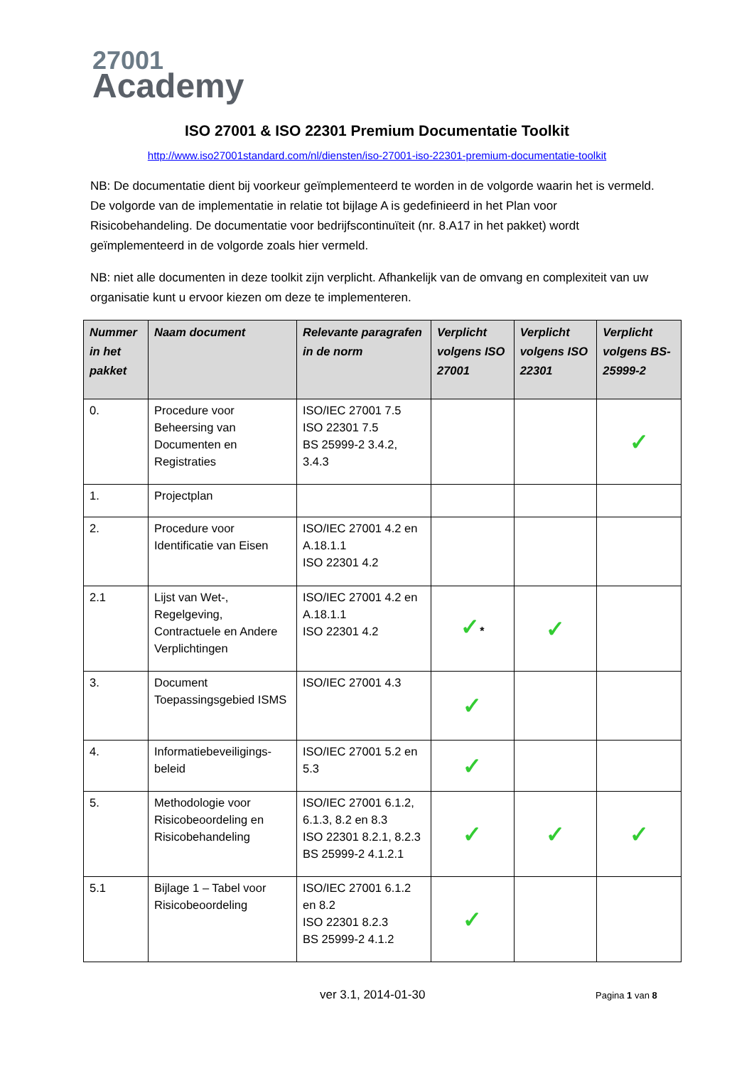27001
Academy
ISO 27001 & ISO 22301 Premium Documentatie Toolkit
http://www.iso27001standard.com/nl/diensten/iso-27001-iso-22301-premium-documentatie-toolkit
NB: De documentatie dient bij voorkeur geïmplementeerd te worden in de volgorde waarin het is vermeld. De volgorde van de implementatie in relatie tot bijlage A is gedefinieerd in het Plan voor Risicobehandeling. De documentatie voor bedrijfscontinuïteit (nr. 8.A17 in het pakket) wordt geïmplementeerd in de volgorde zoals hier vermeld.
NB: niet alle documenten in deze toolkit zijn verplicht. Afhankelijk van de omvang en complexiteit van uw organisatie kunt u ervoor kiezen om deze te implementeren.
| Nummer in het pakket | Naam document | Relevante paragrafen in de norm | Verplicht volgens ISO 27001 | Verplicht volgens ISO 22301 | Verplicht volgens BS-25999-2 |
| --- | --- | --- | --- | --- | --- |
| 0. | Procedure voor Beheersing van Documenten en Registraties | ISO/IEC 27001 7.5 ISO 22301 7.5 BS 25999-2 3.4.2, 3.4.3 | | | ✓ |
| 1. | Projectplan | | | | |
| 2. | Procedure voor Identificatie van Eisen | ISO/IEC 27001 4.2 en A.18.1.1 ISO 22301 4.2 | | | |
| 2.1 | Lijst van Wet-, Regelgeving, Contractuele en Andere Verplichtingen | ISO/IEC 27001 4.2 en A.18.1.1 ISO 22301 4.2 | ✓ * | ✓ | |
| 3. | Document Toepassingsgebied ISMS | ISO/IEC 27001 4.3 | ✓ | | |
| 4. | Informatiebeveiligings-beleid | ISO/IEC 27001 5.2 en 5.3 | ✓ | | |
| 5. | Methodologie voor Risicobeoordeling en Risicobehandeling | ISO/IEC 27001 6.1.2, 6.1.3, 8.2 en 8.3 ISO 22301 8.2.1, 8.2.3 BS 25999-2 4.1.2.1 | ✓ | ✓ | ✓ |
| 5.1 | Bijlage 1 – Tabel voor Risicobeoordeling | ISO/IEC 27001 6.1.2 en 8.2 ISO 22301 8.2.3 BS 25999-2 4.1.2 | ✓ | | |
ver 3.1, 2014-01-30 Pagina 1 van 8